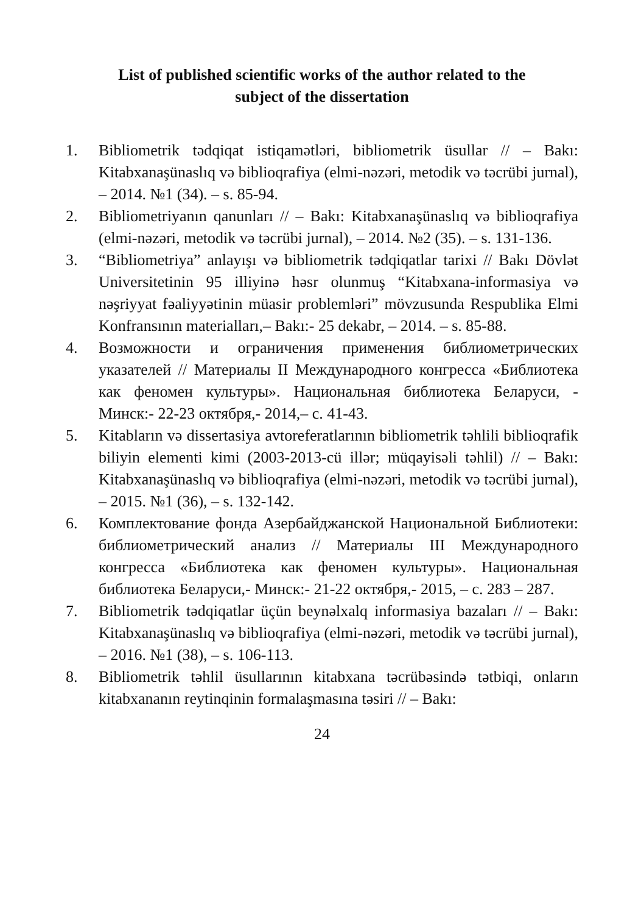List of published scientific works of the author related to the
subject of the dissertation
1. Bibliometrik tədqiqat istiqamətləri, bibliometrik üsullar // – Bakı: Kitabxanaşünaslıq və biblioqrafiya (elmi-nəzəri, metodik və təcrübi jurnal), – 2014. №1 (34). – s. 85-94.
2. Bibliometriyanın qanunları // – Bakı: Kitabxanaşünaslıq və biblioqrafiya (elmi-nəzəri, metodik və təcrübi jurnal), – 2014. №2 (35). – s. 131-136.
3. “Bibliometriya” anlayışı və bibliometrik tədqiqatlar tarixi // Bakı Dövlət Universitetinin 95 illiyinə həsr olunmuş “Kitabxana-informasiya və nəşriyyat fəaliyyətinin müasir problemləri” mövzusunda Respublika Elmi Konfransının materialları,– Bakı:- 25 dekabr, – 2014. – s. 85-88.
4. Возможности и ограничения применения библиометрических указателей // Материалы II Международного конгресса «Библиотека как феномен культуры». Национальная библиотека Беларуси, - Минск:- 22-23 октября,- 2014,– с. 41-43.
5. Kitabların və dissertasiya avtoreferatlarının bibliometrik təhlili biblioqrafik biliyin elementi kimi (2003-2013-cü illər; müqayisəli təhlil) // – Bakı: Kitabxanaşünaslıq və biblioqrafiya (elmi-nəzəri, metodik və təcrübi jurnal), – 2015. №1 (36), – s. 132-142.
6. Комплектование фонда Азербайджанской Национальной Библиотеки: библиометрический анализ // Материалы III Международного конгресса «Библиотека как феномен культуры». Национальная библиотека Беларуси,- Минск:- 21-22 октября,- 2015, – с. 283 – 287.
7. Bibliometrik tədqiqatlar üçün beynəlxalq informasiya bazaları // – Bakı: Kitabxanaşünaslıq və biblioqrafiya (elmi-nəzəri, metodik və təcrübi jurnal), – 2016. №1 (38), – s. 106-113.
8. Bibliometrik təhlil üsullarının kitabxana təcrübəsində tətbiqi, onların kitabxananın reytinqinin formalaşmasına təsiri // – Bakı:
24